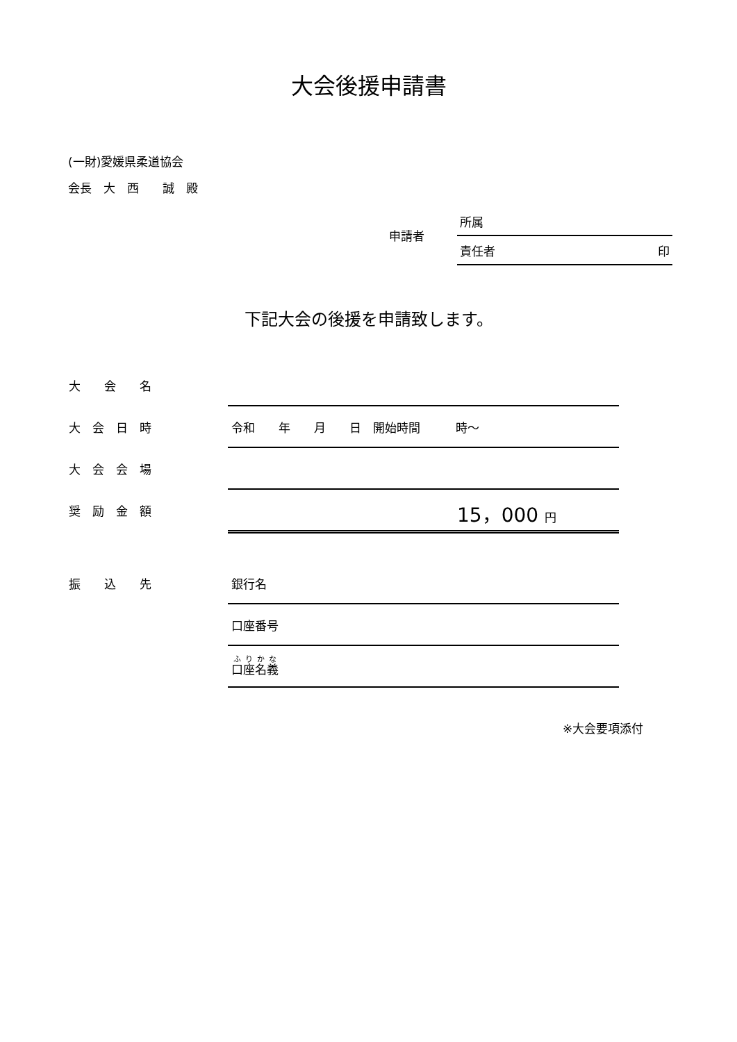大会後援申請書
(一財)愛媛県柔道協会
会長　大　西　　誠　殿
申請者
所属
責任者 印
下記大会の後援を申請致します。
| 大 会 名 | |
| 大 会 日 時 | 令和 年 月 日 開始時間 時～ |
| 大 会 会 場 | |
| 奨 励 金 額 | 15，000 円 |
| 振 込 先 | 銀行名 |
| | 口座番号 |
| | 口座名義 |
※大会要項添付